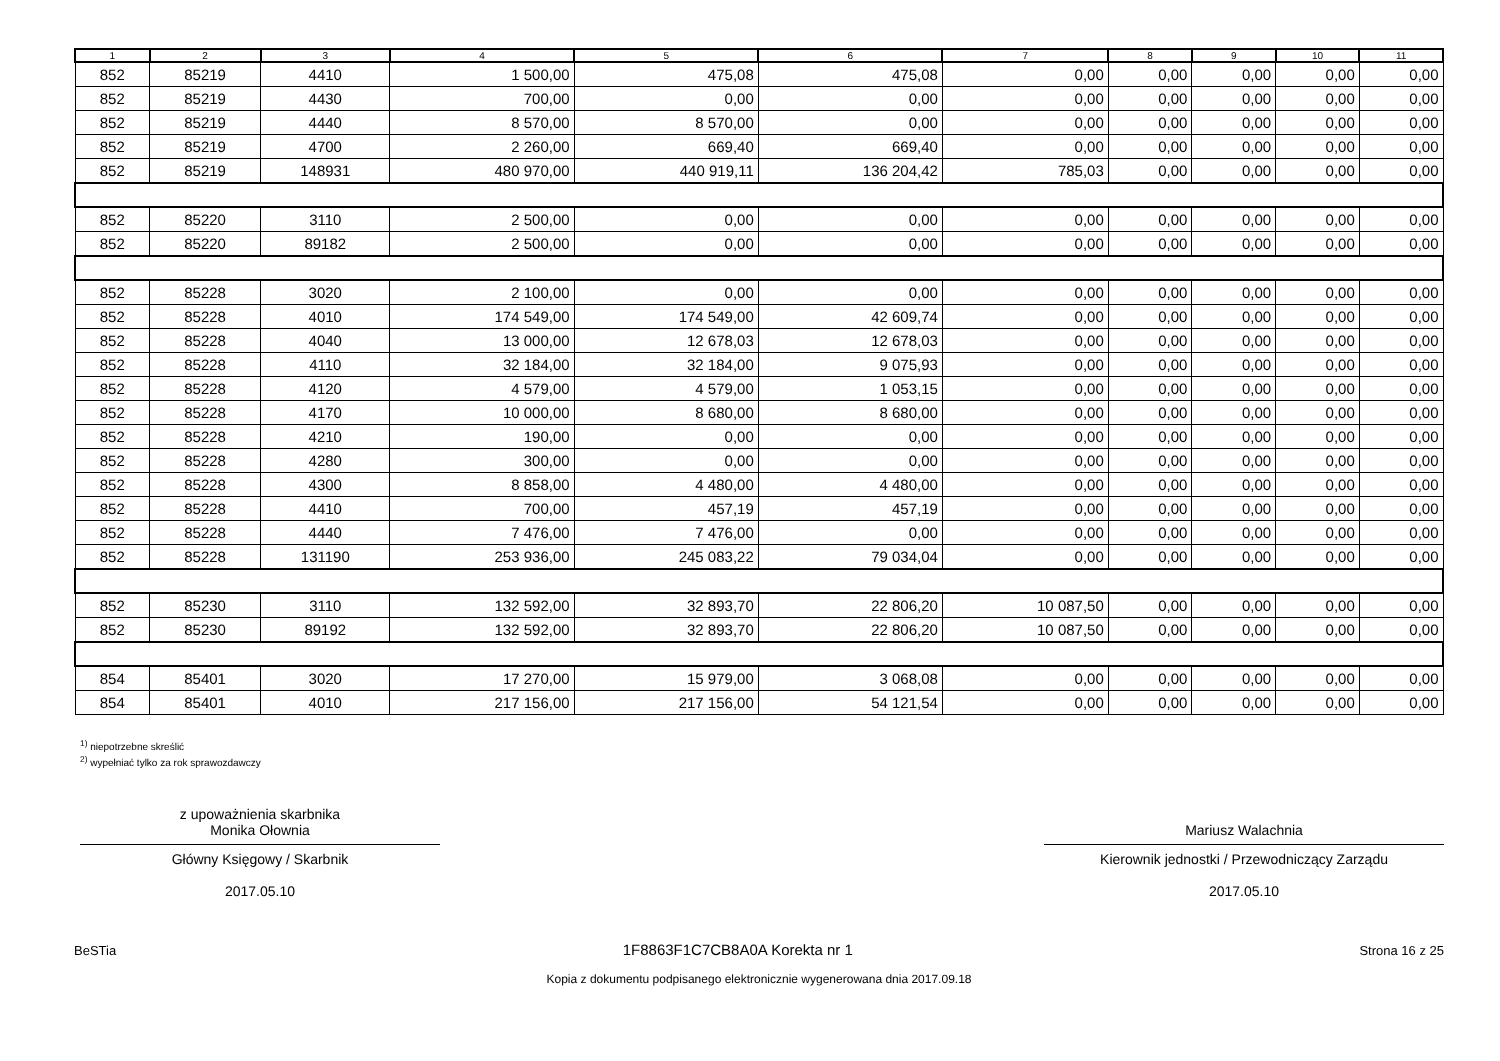| 1 | 2 | 3 | 4 | 5 | 6 | 7 | 8 | 9 | 10 | 11 |
| --- | --- | --- | --- | --- | --- | --- | --- | --- | --- | --- |
| 852 | 85219 | 4410 | 1 500,00 | 475,08 | 475,08 | 0,00 | 0,00 | 0,00 | 0,00 | 0,00 |
| 852 | 85219 | 4430 | 700,00 | 0,00 | 0,00 | 0,00 | 0,00 | 0,00 | 0,00 | 0,00 |
| 852 | 85219 | 4440 | 8 570,00 | 8 570,00 | 0,00 | 0,00 | 0,00 | 0,00 | 0,00 | 0,00 |
| 852 | 85219 | 4700 | 2 260,00 | 669,40 | 669,40 | 0,00 | 0,00 | 0,00 | 0,00 | 0,00 |
| 852 | 85219 | 148931 | 480 970,00 | 440 919,11 | 136 204,42 | 785,03 | 0,00 | 0,00 | 0,00 | 0,00 |
| 852 | 85220 | 3110 | 2 500,00 | 0,00 | 0,00 | 0,00 | 0,00 | 0,00 | 0,00 | 0,00 |
| 852 | 85220 | 89182 | 2 500,00 | 0,00 | 0,00 | 0,00 | 0,00 | 0,00 | 0,00 | 0,00 |
| 852 | 85228 | 3020 | 2 100,00 | 0,00 | 0,00 | 0,00 | 0,00 | 0,00 | 0,00 | 0,00 |
| 852 | 85228 | 4010 | 174 549,00 | 174 549,00 | 42 609,74 | 0,00 | 0,00 | 0,00 | 0,00 | 0,00 |
| 852 | 85228 | 4040 | 13 000,00 | 12 678,03 | 12 678,03 | 0,00 | 0,00 | 0,00 | 0,00 | 0,00 |
| 852 | 85228 | 4110 | 32 184,00 | 32 184,00 | 9 075,93 | 0,00 | 0,00 | 0,00 | 0,00 | 0,00 |
| 852 | 85228 | 4120 | 4 579,00 | 4 579,00 | 1 053,15 | 0,00 | 0,00 | 0,00 | 0,00 | 0,00 |
| 852 | 85228 | 4170 | 10 000,00 | 8 680,00 | 8 680,00 | 0,00 | 0,00 | 0,00 | 0,00 | 0,00 |
| 852 | 85228 | 4210 | 190,00 | 0,00 | 0,00 | 0,00 | 0,00 | 0,00 | 0,00 | 0,00 |
| 852 | 85228 | 4280 | 300,00 | 0,00 | 0,00 | 0,00 | 0,00 | 0,00 | 0,00 | 0,00 |
| 852 | 85228 | 4300 | 8 858,00 | 4 480,00 | 4 480,00 | 0,00 | 0,00 | 0,00 | 0,00 | 0,00 |
| 852 | 85228 | 4410 | 700,00 | 457,19 | 457,19 | 0,00 | 0,00 | 0,00 | 0,00 | 0,00 |
| 852 | 85228 | 4440 | 7 476,00 | 7 476,00 | 0,00 | 0,00 | 0,00 | 0,00 | 0,00 | 0,00 |
| 852 | 85228 | 131190 | 253 936,00 | 245 083,22 | 79 034,04 | 0,00 | 0,00 | 0,00 | 0,00 | 0,00 |
| 852 | 85230 | 3110 | 132 592,00 | 32 893,70 | 22 806,20 | 10 087,50 | 0,00 | 0,00 | 0,00 | 0,00 |
| 852 | 85230 | 89192 | 132 592,00 | 32 893,70 | 22 806,20 | 10 087,50 | 0,00 | 0,00 | 0,00 | 0,00 |
| 854 | 85401 | 3020 | 17 270,00 | 15 979,00 | 3 068,08 | 0,00 | 0,00 | 0,00 | 0,00 | 0,00 |
| 854 | 85401 | 4010 | 217 156,00 | 217 156,00 | 54 121,54 | 0,00 | 0,00 | 0,00 | 0,00 | 0,00 |
<sup>1)</sup> niepotrzebne skreślić
<sup>2)</sup> wypełniać tylko za rok sprawozdawczy
z upoważnienia skarbnika
Monika Ołownia
Główny Księgowy / Skarbnik
2017.05.10
Mariusz Walachnia
Kierownik jednostki / Przewodniczący Zarządu
2017.05.10
BeSTia 1F8863F1C7CB8A0A Korekta nr 1 Strona 16 z 25
Kopia z dokumentu podpisanego elektronicznie wygenerowana dnia 2017.09.18